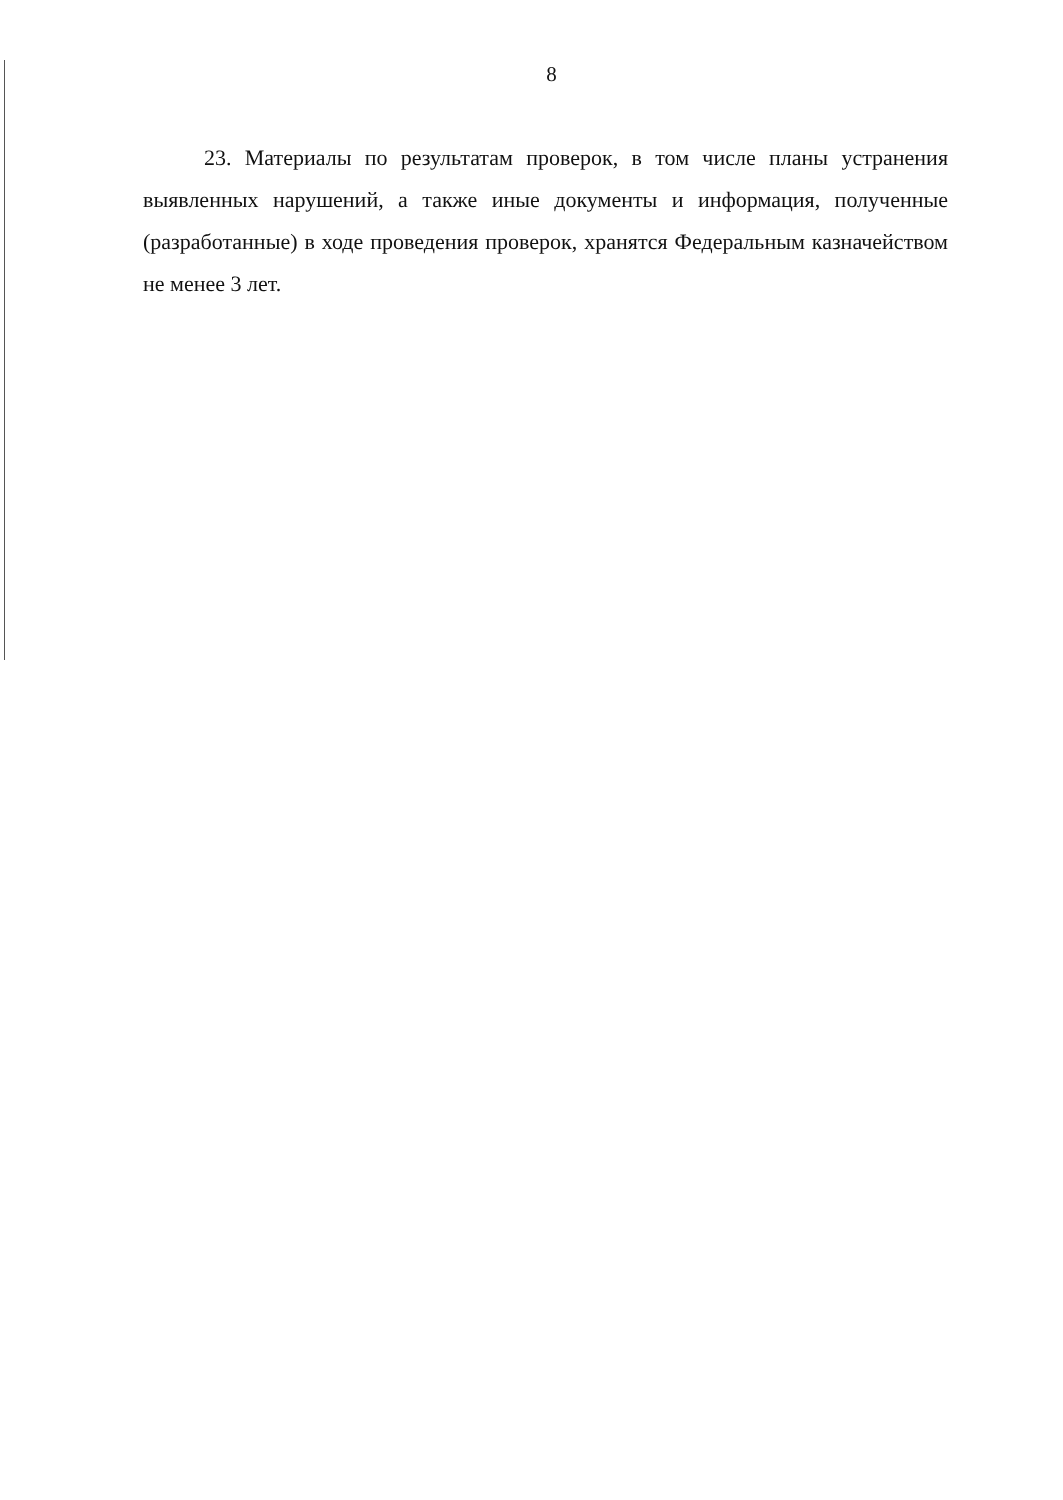8
23. Материалы по результатам проверок, в том числе планы устранения выявленных нарушений, а также иные документы и информация, полученные (разработанные) в ходе проведения проверок, хранятся Федеральным казначейством не менее 3 лет.